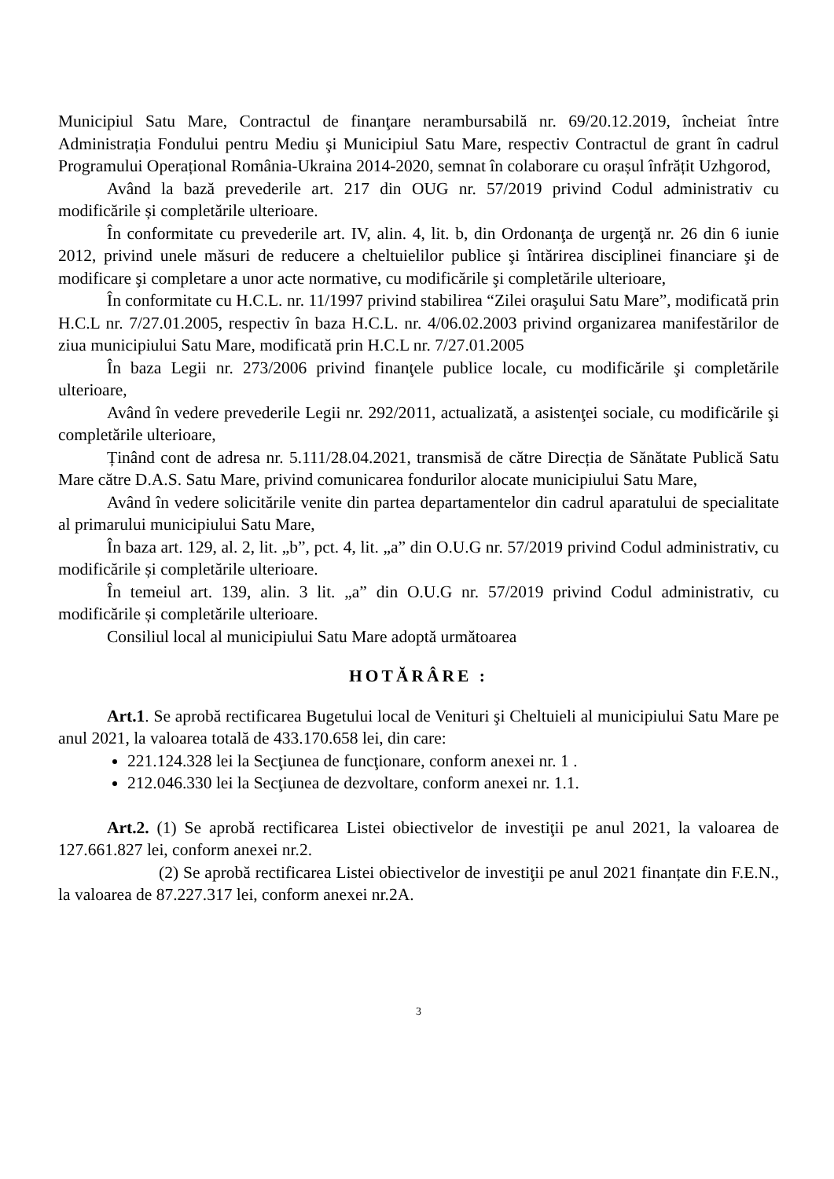Municipiul Satu Mare, Contractul de finanţare nerambursabilă nr. 69/20.12.2019, încheiat între Administrația Fondului pentru Mediu şi Municipiul Satu Mare, respectiv Contractul de grant în cadrul Programului Operațional România-Ukraina 2014-2020, semnat în colaborare cu orașul înfrățit Uzhgorod,
Având la bază prevederile art. 217 din OUG nr. 57/2019 privind Codul administrativ cu modificările și completările ulterioare.
În conformitate cu prevederile art. IV, alin. 4, lit. b, din Ordonanţa de urgenţă nr. 26 din 6 iunie 2012, privind unele măsuri de reducere a cheltuielilor publice şi întărirea disciplinei financiare şi de modificare şi completare a unor acte normative, cu modificările şi completările ulterioare,
În conformitate cu H.C.L. nr. 11/1997 privind stabilirea “Zilei oraşului Satu Mare”, modificată prin H.C.L nr. 7/27.01.2005, respectiv în baza H.C.L. nr. 4/06.02.2003 privind organizarea manifestărilor de ziua municipiului Satu Mare, modificată prin H.C.L nr. 7/27.01.2005
În baza Legii nr. 273/2006 privind finanţele publice locale, cu modificările şi completările ulterioare,
Având în vedere prevederile Legii nr. 292/2011, actualizată, a asistenţei sociale, cu modificările şi completările ulterioare,
Ținând cont de adresa nr. 5.111/28.04.2021, transmisă de către Direcția de Sănătate Publică Satu Mare către D.A.S. Satu Mare, privind comunicarea fondurilor alocate municipiului Satu Mare,
Având în vedere solicitările venite din partea departamentelor din cadrul aparatului de specialitate al primarului municipiului Satu Mare,
În baza art. 129, al. 2, lit. „b”, pct. 4, lit. „a” din O.U.G nr. 57/2019 privind Codul administrativ, cu modificările și completările ulterioare.
În temeiul art. 139, alin. 3 lit. „a” din O.U.G nr. 57/2019 privind Codul administrativ, cu modificările și completările ulterioare.
Consiliul local al municipiului Satu Mare adoptă următoarea
HOTĂRÂRE :
Art.1. Se aprobă rectificarea Bugetului local de Venituri şi Cheltuieli al municipiului Satu Mare pe anul 2021, la valoarea totală de 433.170.658 lei, din care:
221.124.328 lei la Secţiunea de funcţionare, conform anexei nr. 1 .
212.046.330 lei la Secţiunea de dezvoltare, conform anexei nr. 1.1.
Art.2. (1) Se aprobă rectificarea Listei obiectivelor de investiţii pe anul 2021, la valoarea de 127.661.827 lei, conform anexei nr.2.
(2) Se aprobă rectificarea Listei obiectivelor de investiţii pe anul 2021 finanțate din F.E.N., la valoarea de 87.227.317 lei, conform anexei nr.2A.
3